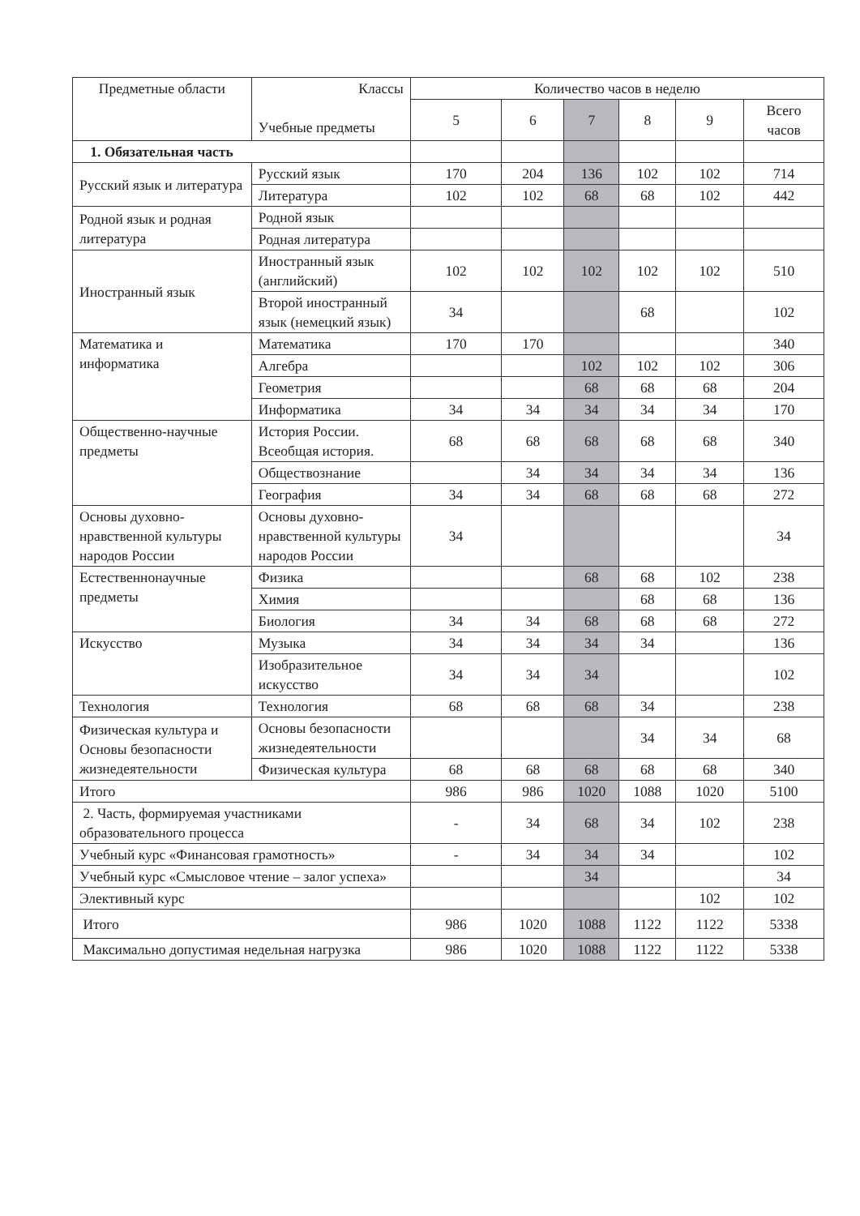| Предметные области | Классы Учебные предметы | Количество часов в неделю | | | | | |
| --- | --- | --- | --- | --- | --- | --- | --- |
| | | 5 | 6 | 7 | 8 | 9 | Всего часов |
| 1. Обязательная часть | | | | | | | |
| Русский язык и литература | Русский язык | 170 | 204 | 136 | 102 | 102 | 714 |
| | Литература | 102 | 102 | 68 | 68 | 102 | 442 |
| Родной язык и родная литература | Родной язык | | | | | | |
| | Родная литература | | | | | | |
| Иностранный язык | Иностранный язык (английский) | 102 | 102 | 102 | 102 | 102 | 510 |
| | Второй иностранный язык (немецкий язык) | 34 | | | 68 | | 102 |
| Математика и информатика | Математика | 170 | 170 | | | | 340 |
| | Алгебра | | | 102 | 102 | 102 | 306 |
| | Геометрия | | | 68 | 68 | 68 | 204 |
| | Информатика | 34 | 34 | 34 | 34 | 34 | 170 |
| Общественно-научные предметы | История России. Всеобщая история. | 68 | 68 | 68 | 68 | 68 | 340 |
| | Обществознание | | 34 | 34 | 34 | 34 | 136 |
| | География | 34 | 34 | 68 | 68 | 68 | 272 |
| Основы духовно-нравственной культуры народов России | Основы духовно-нравственной культуры народов России | 34 | | | | | 34 |
| Естественнонаучные предметы | Физика | | | 68 | 68 | 102 | 238 |
| | Химия | | | | 68 | 68 | 136 |
| | Биология | 34 | 34 | 68 | 68 | 68 | 272 |
| Искусство | Музыка | 34 | 34 | 34 | 34 | | 136 |
| | Изобразительное искусство | 34 | 34 | 34 | | | 102 |
| Технология | Технология | 68 | 68 | 68 | 34 | | 238 |
| Физическая культура и Основы безопасности жизнедеятельности | Основы безопасности жизнедеятельности | | | | 34 | 34 | 68 |
| | Физическая культура | 68 | 68 | 68 | 68 | 68 | 340 |
| Итого | | 986 | 986 | 1020 | 1088 | 1020 | 5100 |
| 2. Часть, формируемая участниками образовательного процесса | | - | 34 | 68 | 34 | 102 | 238 |
| Учебный курс «Финансовая грамотность» | | - | 34 | 34 | 34 | | 102 |
| Учебный курс «Смысловое чтение – залог успеха» | | | | 34 | | | 34 |
| Элективный курс | | | | | | 102 | 102 |
| Итого | | 986 | 1020 | 1088 | 1122 | 1122 | 5338 |
| Максимально допустимая недельная нагрузка | | 986 | 1020 | 1088 | 1122 | 1122 | 5338 |